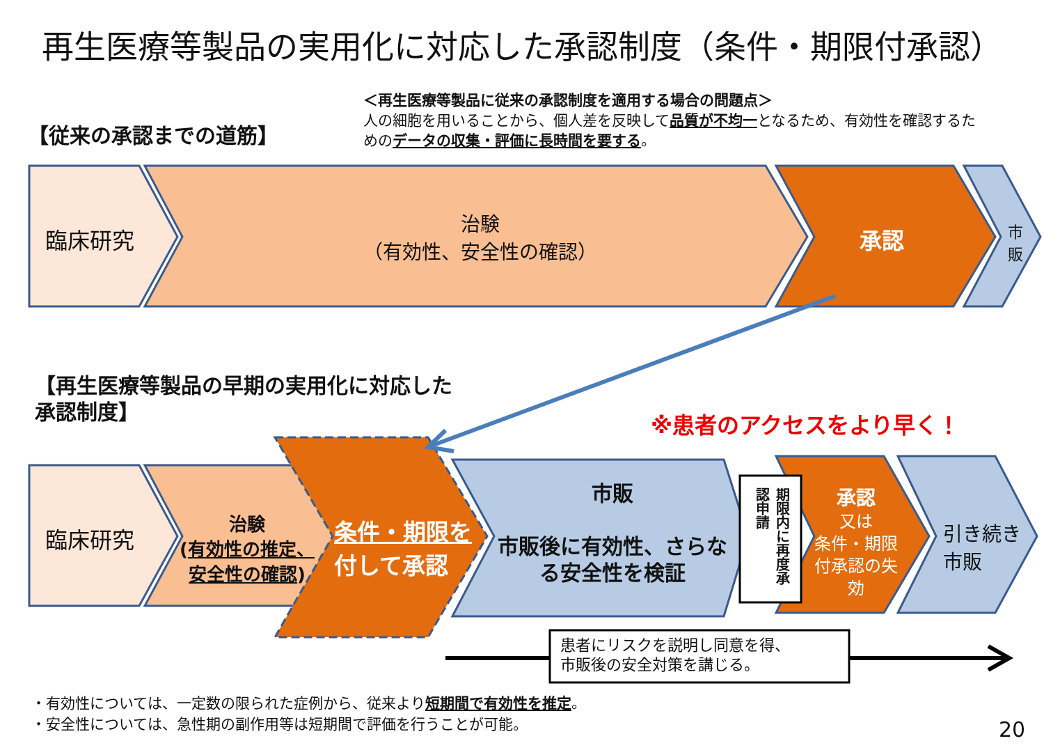再生医療等製品の実用化に対応した承認制度（条件・期限付承認）
【従来の承認までの道筋】
＜再生医療等製品に従来の承認制度を適用する場合の問題点＞
人の細胞を用いることから、個人差を反映して品質が不均一となるため、有効性を確認するためのデータの収集・評価に長時間を要する。
臨床研究
治験
（有効性、安全性の確認）
承認
市販
【再生医療等製品の早期の実用化に対応した
承認制度】
※患者のアクセスをより早く！
臨床研究
治験
(有効性の推定、安全性の確認)
条件・期限を付して承認
市販
市販後に有効性、さらなる安全性を検証
期限内に再度承認申請
承認
又は
条件・期限付承認の失効
引き続き
市販
患者にリスクを説明し同意を得、
市販後の安全対策を講じる。
・有効性については、一定数の限られた症例から、従来より短期間で有効性を推定。
・安全性については、急性期の副作用等は短期間で評価を行うことが可能。
20